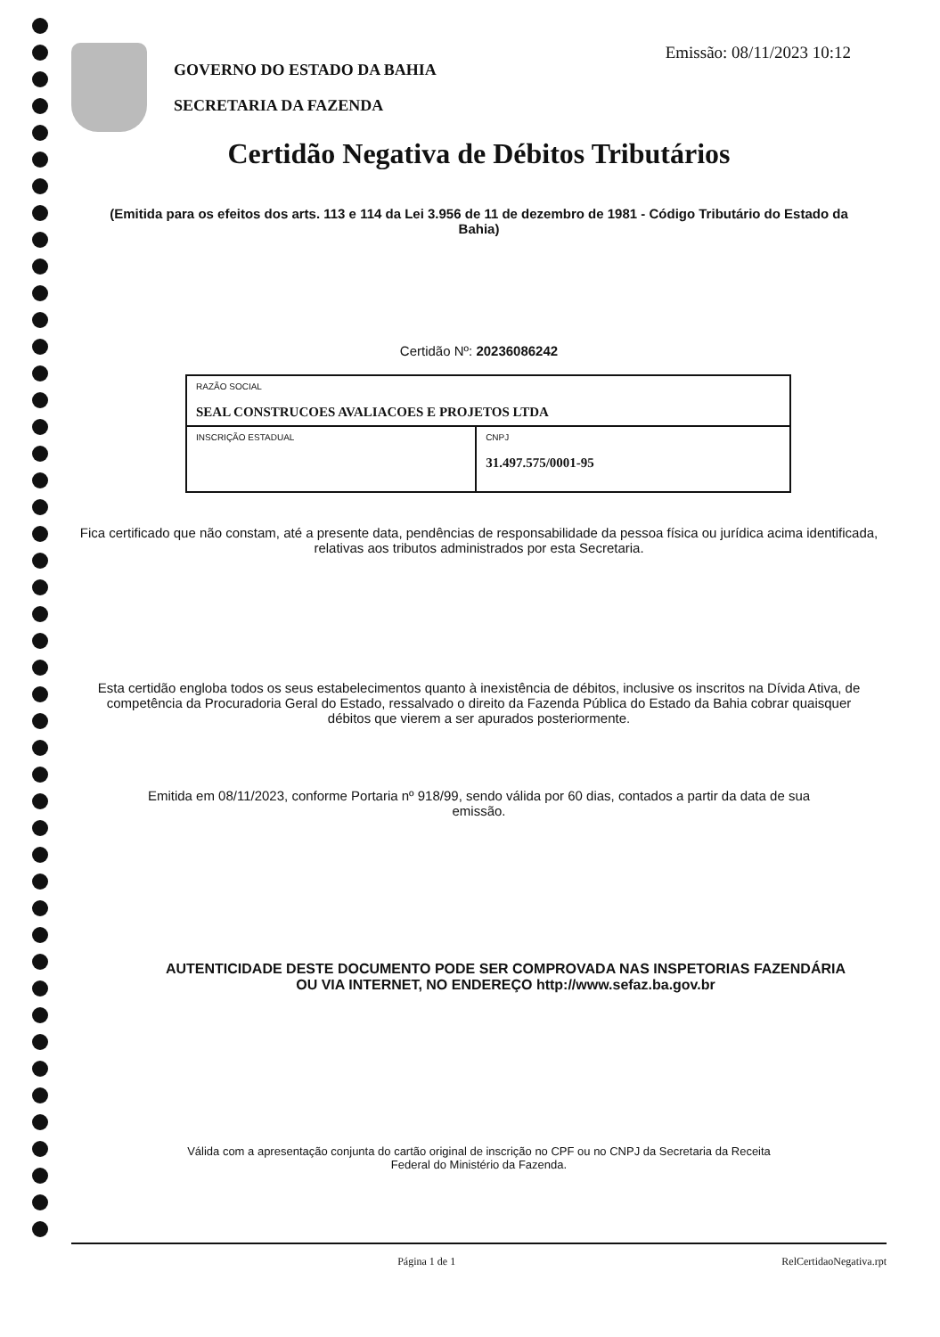GOVERNO DO ESTADO DA BAHIA
SECRETARIA DA FAZENDA
Emissão: 08/11/2023 10:12
Certidão Negativa de Débitos Tributários
(Emitida para os efeitos dos arts. 113 e 114 da Lei 3.956 de 11 de dezembro de 1981 - Código Tributário do Estado da Bahia)
Certidão Nº: 20236086242
| RAZÃO SOCIAL SEAL CONSTRUCOES AVALIACOES E PROJETOS LTDA | |
| INSCRIÇÃO ESTADUAL | CNPJ 31.497.575/0001-95 |
Fica certificado que não constam, até a presente data, pendências de responsabilidade da pessoa física ou jurídica acima identificada, relativas aos tributos administrados por esta Secretaria.
Esta certidão engloba todos os seus estabelecimentos quanto à inexistência de débitos, inclusive os inscritos na Dívida Ativa, de competência da Procuradoria Geral do Estado, ressalvado o direito da Fazenda Pública do Estado da Bahia cobrar quaisquer débitos que vierem a ser apurados posteriormente.
Emitida em 08/11/2023, conforme Portaria nº 918/99, sendo válida por 60 dias, contados a partir da data de sua emissão.
AUTENTICIDADE DESTE DOCUMENTO PODE SER COMPROVADA NAS INSPETORIAS FAZENDÁRIA
OU VIA INTERNET, NO ENDEREÇO http://www.sefaz.ba.gov.br
Válida com a apresentação conjunta do cartão original de inscrição no CPF ou no CNPJ da Secretaria da Receita Federal do Ministério da Fazenda.
Página 1 de 1 RelCertidaoNegativa.rpt